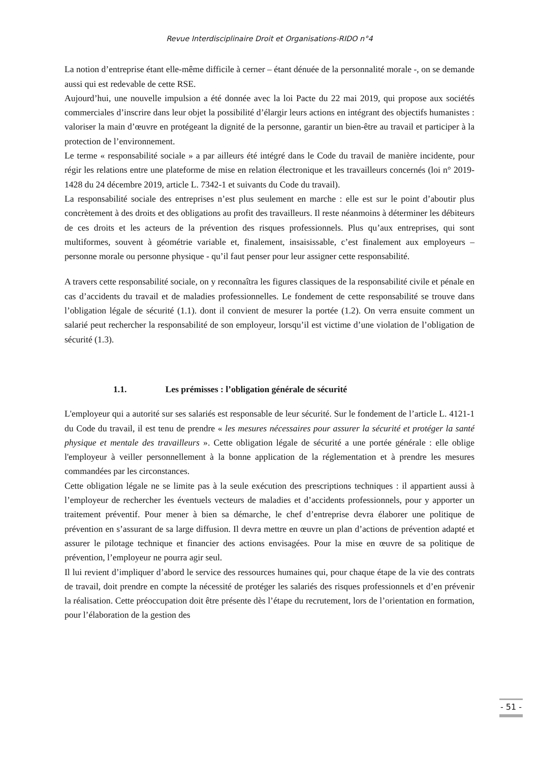Revue Interdisciplinaire Droit et Organisations-RIDO n°4
La notion d’entreprise étant elle-même difficile à cerner – étant dénuée de la personnalité morale -, on se demande aussi qui est redevable de cette RSE.
Aujourd’hui, une nouvelle impulsion a été donnée avec la loi Pacte du 22 mai 2019, qui propose aux sociétés commerciales d’inscrire dans leur objet la possibilité d’élargir leurs actions en intégrant des objectifs humanistes : valoriser la main d’œuvre en protégeant la dignité de la personne, garantir un bien-être au travail et participer à la protection de l’environnement.
Le terme « responsabilité sociale » a par ailleurs été intégré dans le Code du travail de manière incidente, pour régir les relations entre une plateforme de mise en relation électronique et les travailleurs concernés (loi n° 2019-1428 du 24 décembre 2019, article L. 7342-1 et suivants du Code du travail).
La responsabilité sociale des entreprises n’est plus seulement en marche : elle est sur le point d’aboutir plus concrètement à des droits et des obligations au profit des travailleurs. Il reste néanmoins à déterminer les débiteurs de ces droits et les acteurs de la prévention des risques professionnels. Plus qu’aux entreprises, qui sont multiformes, souvent à géométrie variable et, finalement, insaisissable, c’est finalement aux employeurs – personne morale ou personne physique - qu’il faut penser pour leur assigner cette responsabilité.
A travers cette responsabilité sociale, on y reconnaîtra les figures classiques de la responsabilité civile et pénale en cas d’accidents du travail et de maladies professionnelles. Le fondement de cette responsabilité se trouve dans l’obligation légale de sécurité (1.1). dont il convient de mesurer la portée (1.2). On verra ensuite comment un salarié peut rechercher la responsabilité de son employeur, lorsqu’il est victime d’une violation de l’obligation de sécurité (1.3).
1.1. Les prémisses : l’obligation générale de sécurité
L'employeur qui a autorité sur ses salariés est responsable de leur sécurité. Sur le fondement de l’article L. 4121-1 du Code du travail, il est tenu de prendre « les mesures nécessaires pour assurer la sécurité et protéger la santé physique et mentale des travailleurs ». Cette obligation légale de sécurité a une portée générale : elle oblige l'employeur à veiller personnellement à la bonne application de la réglementation et à prendre les mesures commandées par les circonstances.
Cette obligation légale ne se limite pas à la seule exécution des prescriptions techniques : il appartient aussi à l’employeur de rechercher les éventuels vecteurs de maladies et d’accidents professionnels, pour y apporter un traitement préventif. Pour mener à bien sa démarche, le chef d’entreprise devra élaborer une politique de prévention en s’assurant de sa large diffusion. Il devra mettre en œuvre un plan d’actions de prévention adapté et assurer le pilotage technique et financier des actions envisagées. Pour la mise en œuvre de sa politique de prévention, l’employeur ne pourra agir seul.
Il lui revient d’impliquer d’abord le service des ressources humaines qui, pour chaque étape de la vie des contrats de travail, doit prendre en compte la nécessité de protéger les salariés des risques professionnels et d’en prévenir la réalisation. Cette préoccupation doit être présente dès l’étape du recrutement, lors de l’orientation en formation, pour l’élaboration de la gestion des
- 51 -